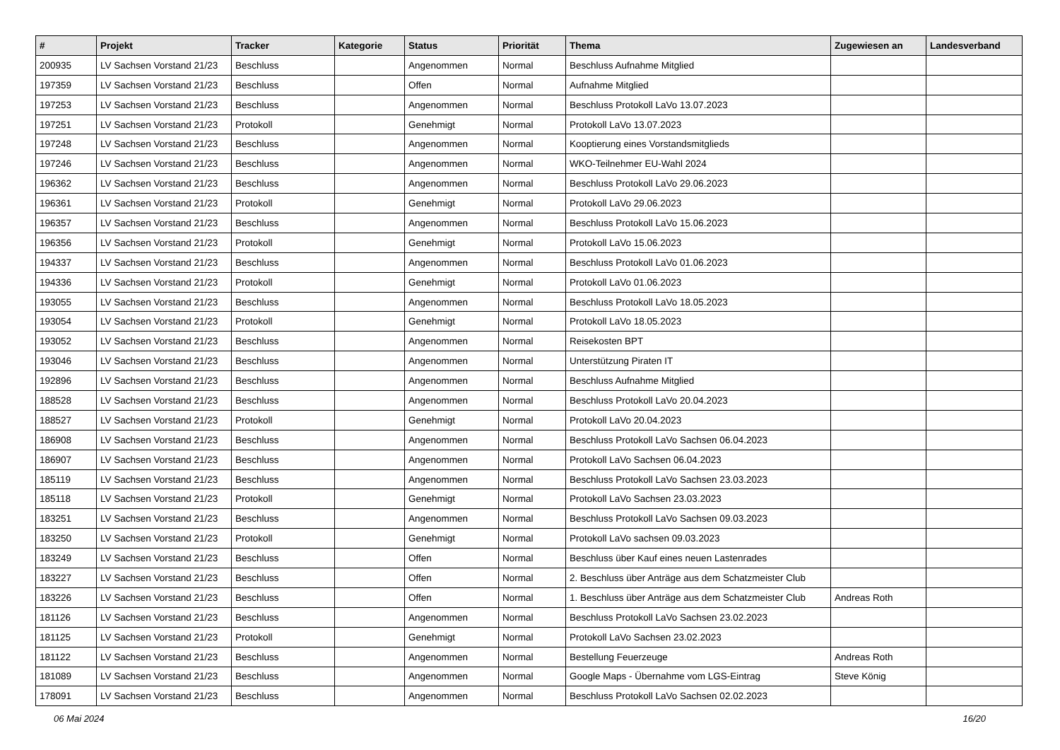| # | Projekt | Tracker | Kategorie | Status | Priorität | Thema | Zugewiesen an | Landesverband |
| --- | --- | --- | --- | --- | --- | --- | --- | --- |
| 200935 | LV Sachsen Vorstand 21/23 | Beschluss | | Angenommen | Normal | Beschluss Aufnahme Mitglied | | |
| 197359 | LV Sachsen Vorstand 21/23 | Beschluss | | Offen | Normal | Aufnahme Mitglied | | |
| 197253 | LV Sachsen Vorstand 21/23 | Beschluss | | Angenommen | Normal | Beschluss Protokoll LaVo 13.07.2023 | | |
| 197251 | LV Sachsen Vorstand 21/23 | Protokoll | | Genehmigt | Normal | Protokoll LaVo 13.07.2023 | | |
| 197248 | LV Sachsen Vorstand 21/23 | Beschluss | | Angenommen | Normal | Kooptierung eines Vorstandsmitglieds | | |
| 197246 | LV Sachsen Vorstand 21/23 | Beschluss | | Angenommen | Normal | WKO-Teilnehmer EU-Wahl 2024 | | |
| 196362 | LV Sachsen Vorstand 21/23 | Beschluss | | Angenommen | Normal | Beschluss Protokoll LaVo 29.06.2023 | | |
| 196361 | LV Sachsen Vorstand 21/23 | Protokoll | | Genehmigt | Normal | Protokoll LaVo 29.06.2023 | | |
| 196357 | LV Sachsen Vorstand 21/23 | Beschluss | | Angenommen | Normal | Beschluss Protokoll LaVo 15.06.2023 | | |
| 196356 | LV Sachsen Vorstand 21/23 | Protokoll | | Genehmigt | Normal | Protokoll LaVo 15.06.2023 | | |
| 194337 | LV Sachsen Vorstand 21/23 | Beschluss | | Angenommen | Normal | Beschluss Protokoll LaVo 01.06.2023 | | |
| 194336 | LV Sachsen Vorstand 21/23 | Protokoll | | Genehmigt | Normal | Protokoll LaVo 01.06.2023 | | |
| 193055 | LV Sachsen Vorstand 21/23 | Beschluss | | Angenommen | Normal | Beschluss Protokoll LaVo 18.05.2023 | | |
| 193054 | LV Sachsen Vorstand 21/23 | Protokoll | | Genehmigt | Normal | Protokoll LaVo 18.05.2023 | | |
| 193052 | LV Sachsen Vorstand 21/23 | Beschluss | | Angenommen | Normal | Reisekosten BPT | | |
| 193046 | LV Sachsen Vorstand 21/23 | Beschluss | | Angenommen | Normal | Unterstützung Piraten IT | | |
| 192896 | LV Sachsen Vorstand 21/23 | Beschluss | | Angenommen | Normal | Beschluss Aufnahme Mitglied | | |
| 188528 | LV Sachsen Vorstand 21/23 | Beschluss | | Angenommen | Normal | Beschluss Protokoll LaVo 20.04.2023 | | |
| 188527 | LV Sachsen Vorstand 21/23 | Protokoll | | Genehmigt | Normal | Protokoll LaVo 20.04.2023 | | |
| 186908 | LV Sachsen Vorstand 21/23 | Beschluss | | Angenommen | Normal | Beschluss Protokoll LaVo Sachsen 06.04.2023 | | |
| 186907 | LV Sachsen Vorstand 21/23 | Beschluss | | Angenommen | Normal | Protokoll LaVo Sachsen 06.04.2023 | | |
| 185119 | LV Sachsen Vorstand 21/23 | Beschluss | | Angenommen | Normal | Beschluss Protokoll LaVo Sachsen 23.03.2023 | | |
| 185118 | LV Sachsen Vorstand 21/23 | Protokoll | | Genehmigt | Normal | Protokoll LaVo Sachsen 23.03.2023 | | |
| 183251 | LV Sachsen Vorstand 21/23 | Beschluss | | Angenommen | Normal | Beschluss Protokoll LaVo Sachsen 09.03.2023 | | |
| 183250 | LV Sachsen Vorstand 21/23 | Protokoll | | Genehmigt | Normal | Protokoll LaVo sachsen 09.03.2023 | | |
| 183249 | LV Sachsen Vorstand 21/23 | Beschluss | | Offen | Normal | Beschluss über Kauf eines neuen Lastenrades | | |
| 183227 | LV Sachsen Vorstand 21/23 | Beschluss | | Offen | Normal | 2. Beschluss über Anträge aus dem Schatzmeister Club | | |
| 183226 | LV Sachsen Vorstand 21/23 | Beschluss | | Offen | Normal | 1. Beschluss über Anträge aus dem Schatzmeister Club | Andreas Roth | |
| 181126 | LV Sachsen Vorstand 21/23 | Beschluss | | Angenommen | Normal | Beschluss Protokoll LaVo Sachsen 23.02.2023 | | |
| 181125 | LV Sachsen Vorstand 21/23 | Protokoll | | Genehmigt | Normal | Protokoll LaVo Sachsen 23.02.2023 | | |
| 181122 | LV Sachsen Vorstand 21/23 | Beschluss | | Angenommen | Normal | Bestellung Feuerzeuge | Andreas Roth | |
| 181089 | LV Sachsen Vorstand 21/23 | Beschluss | | Angenommen | Normal | Google Maps - Übernahme vom LGS-Eintrag | Steve König | |
| 178091 | LV Sachsen Vorstand 21/23 | Beschluss | | Angenommen | Normal | Beschluss Protokoll LaVo Sachsen 02.02.2023 | | |
06 Mai 2024 16/20